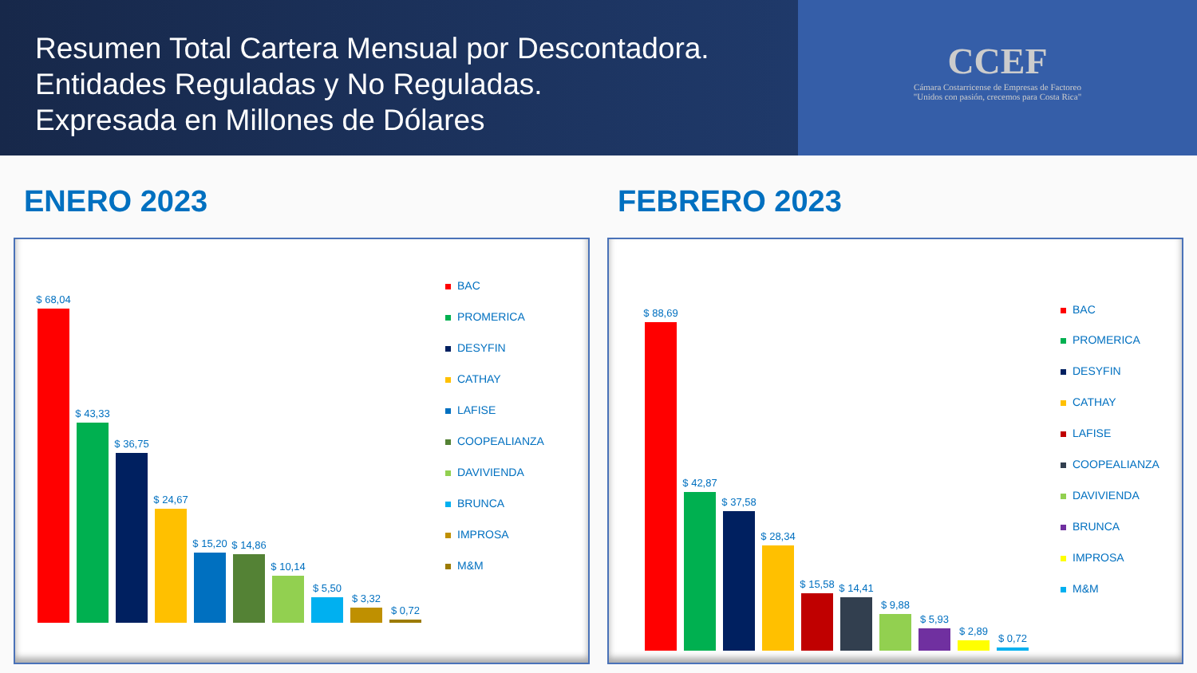Resumen Total Cartera Mensual por Descontadora.
Entidades Reguladas y No Reguladas.
Expresada en Millones de Dólares
CCEF
Cámara Costarricense de Empresas de Factoreo
"Unidos con pasión, crecemos para Costa Rica"
ENERO 2023
$ 68,04
$ 43,33
$ 36,75
$ 24,67
$ 15,20
$ 14,86
$ 10,14
$ 5,50
$ 3,32
$ 0,72
BAC
PROMERICA
DESYFIN
CATHAY
LAFISE
COOPEALIANZA
DAVIVIENDA
BRUNCA
IMPROSA
M&M
FEBRERO 2023
$ 88,69
$ 42,87
$ 37,58
$ 28,34
$ 15,58
$ 14,41
$ 9,88
$ 5,93
$ 2,89
$ 0,72
BAC
PROMERICA
DESYFIN
CATHAY
LAFISE
COOPEALIANZA
DAVIVIENDA
BRUNCA
IMPROSA
M&M